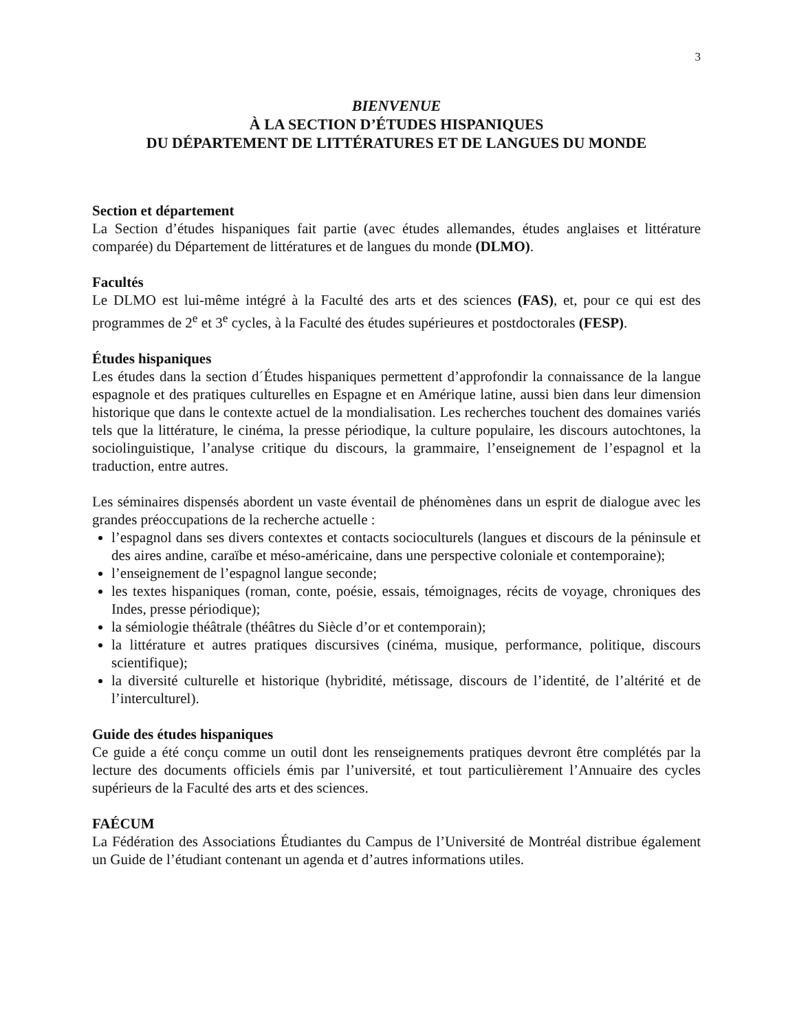3
BIENVENUE
À LA SECTION D’ÉTUDES HISPANIQUES
DU DÉPARTEMENT DE LITTÉRATURES ET DE LANGUES DU MONDE
Section et département
La Section d’études hispaniques fait partie (avec études allemandes, études anglaises et littérature comparée) du Département de littératures et de langues du monde (DLMO).
Facultés
Le DLMO est lui-même intégré à la Faculté des arts et des sciences (FAS), et, pour ce qui est des programmes de 2<sup>e</sup> et 3<sup>e</sup> cycles, à la Faculté des études supérieures et postdoctorales (FESP).
Études hispaniques
Les études dans la section d´Études hispaniques permettent d’approfondir la connaissance de la langue espagnole et des pratiques culturelles en Espagne et en Amérique latine, aussi bien dans leur dimension historique que dans le contexte actuel de la mondialisation. Les recherches touchent des domaines variés tels que la littérature, le cinéma, la presse périodique, la culture populaire, les discours autochtones, la sociolinguistique, l’analyse critique du discours, la grammaire, l’enseignement de l’espagnol et la traduction, entre autres.
Les séminaires dispensés abordent un vaste éventail de phénomènes dans un esprit de dialogue avec les grandes préoccupations de la recherche actuelle :
l’espagnol dans ses divers contextes et contacts socioculturels (langues et discours de la péninsule et des aires andine, caraïbe et méso-américaine, dans une perspective coloniale et contemporaine);
l’enseignement de l’espagnol langue seconde;
les textes hispaniques (roman, conte, poésie, essais, témoignages, récits de voyage, chroniques des Indes, presse périodique);
la sémiologie théâtrale (théâtres du Siècle d’or et contemporain);
la littérature et autres pratiques discursives (cinéma, musique, performance, politique, discours scientifique);
la diversité culturelle et historique (hybridité, métissage, discours de l’identité, de l’altérité et de l’interculturel).
Guide des études hispaniques
Ce guide a été conçu comme un outil dont les renseignements pratiques devront être complétés par la lecture des documents officiels émis par l’université, et tout particulièrement l’Annuaire des cycles supérieurs de la Faculté des arts et des sciences.
FAÉCUM
La Fédération des Associations Étudiantes du Campus de l’Université de Montréal distribue également un Guide de l’étudiant contenant un agenda et d’autres informations utiles.